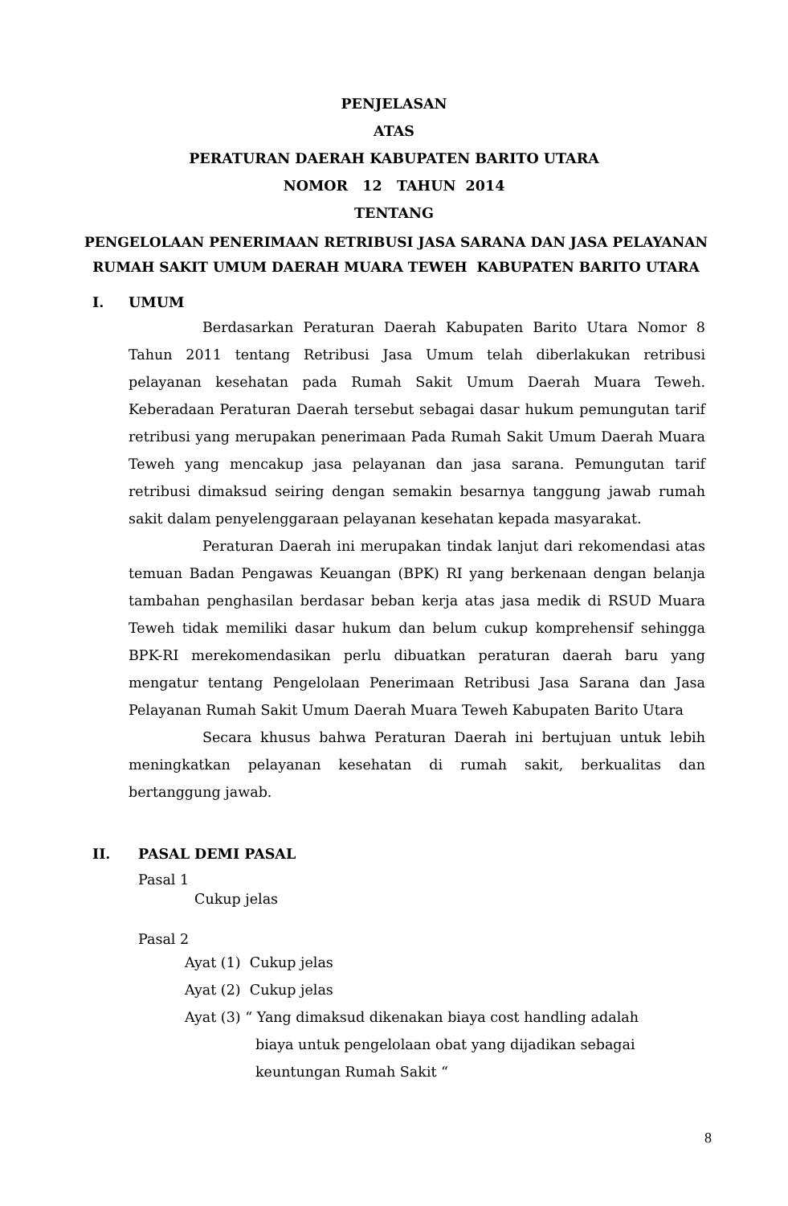PENJELASAN
ATAS
PERATURAN DAERAH KABUPATEN BARITO UTARA
NOMOR 12 TAHUN 2014
TENTANG
PENGELOLAAN PENERIMAAN RETRIBUSI JASA SARANA DAN JASA PELAYANAN RUMAH SAKIT UMUM DAERAH MUARA TEWEH KABUPATEN BARITO UTARA
I. UMUM
Berdasarkan Peraturan Daerah Kabupaten Barito Utara Nomor 8 Tahun 2011 tentang Retribusi Jasa Umum telah diberlakukan retribusi pelayanan kesehatan pada Rumah Sakit Umum Daerah Muara Teweh. Keberadaan Peraturan Daerah tersebut sebagai dasar hukum pemungutan tarif retribusi yang merupakan penerimaan Pada Rumah Sakit Umum Daerah Muara Teweh yang mencakup jasa pelayanan dan jasa sarana. Pemungutan tarif retribusi dimaksud seiring dengan semakin besarnya tanggung jawab rumah sakit dalam penyelenggaraan pelayanan kesehatan kepada masyarakat.
Peraturan Daerah ini merupakan tindak lanjut dari rekomendasi atas temuan Badan Pengawas Keuangan (BPK) RI yang berkenaan dengan belanja tambahan penghasilan berdasar beban kerja atas jasa medik di RSUD Muara Teweh tidak memiliki dasar hukum dan belum cukup komprehensif sehingga BPK-RI merekomendasikan perlu dibuatkan peraturan daerah baru yang mengatur tentang Pengelolaan Penerimaan Retribusi Jasa Sarana dan Jasa Pelayanan Rumah Sakit Umum Daerah Muara Teweh Kabupaten Barito Utara
Secara khusus bahwa Peraturan Daerah ini bertujuan untuk lebih meningkatkan pelayanan kesehatan di rumah sakit, berkualitas dan bertanggung jawab.
II. PASAL DEMI PASAL
Pasal 1
Cukup jelas
Pasal 2
Ayat (1) Cukup jelas
Ayat (2) Cukup jelas
Ayat (3) “ Yang dimaksud dikenakan biaya cost handling adalah
biaya untuk pengelolaan obat yang dijadikan sebagai
keuntungan Rumah Sakit “
8